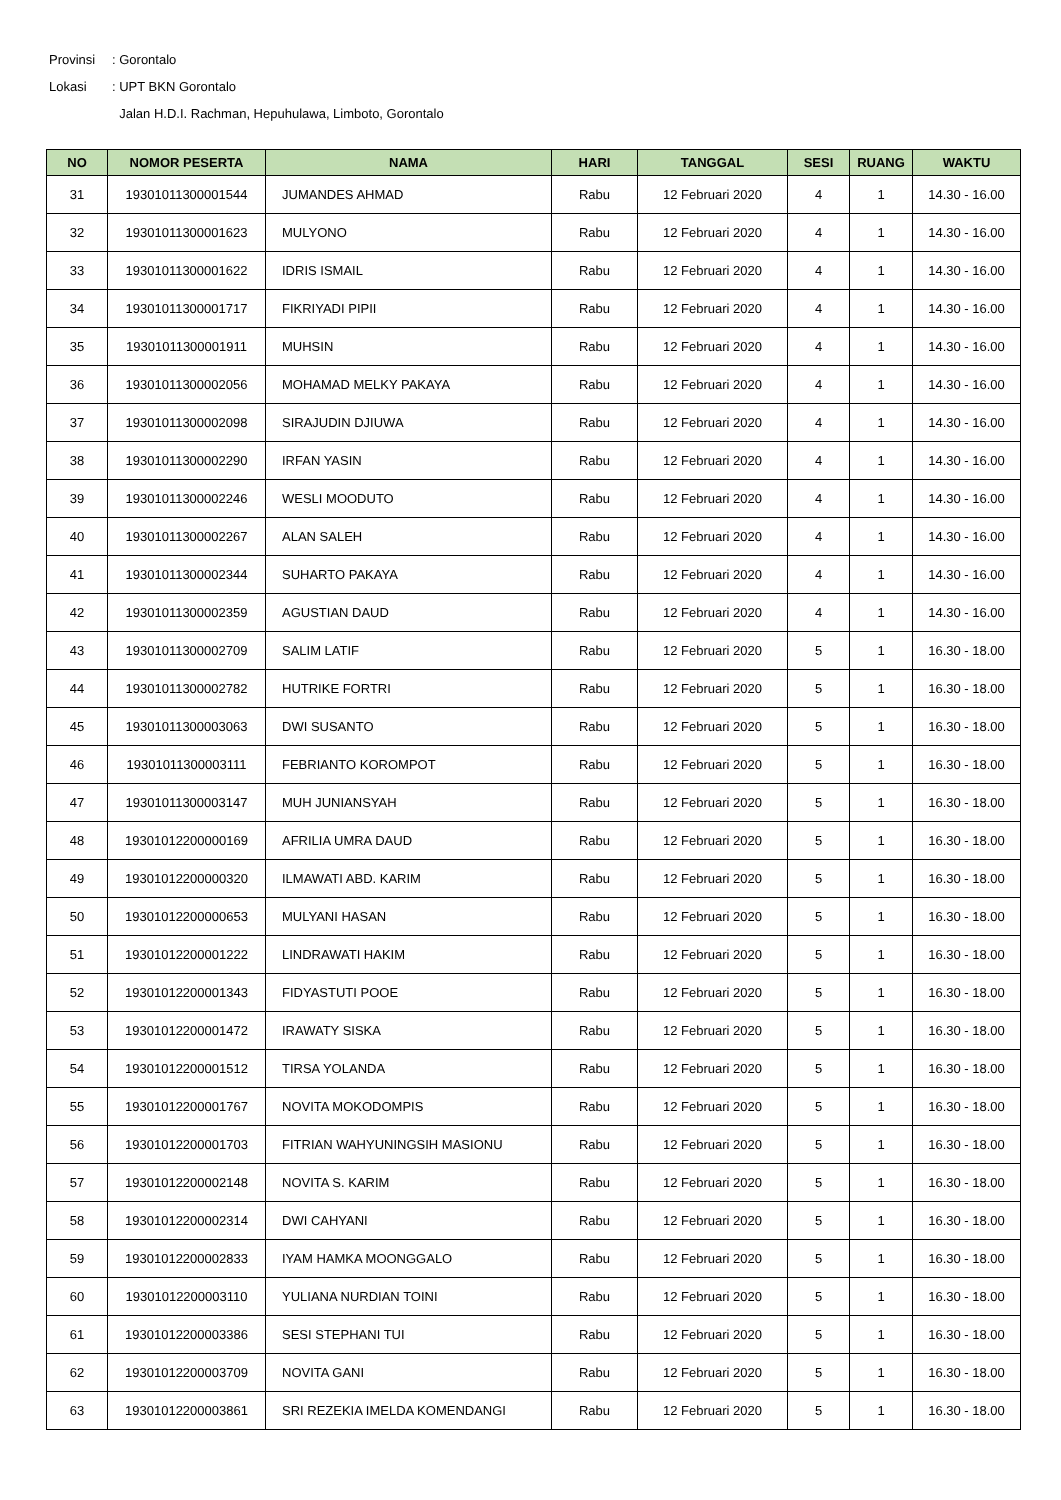Provinsi: Gorontalo
Lokasi: UPT BKN Gorontalo
Jalan H.D.I. Rachman, Hepuhulawa, Limboto, Gorontalo
| NO | NOMOR PESERTA | NAMA | HARI | TANGGAL | SESI | RUANG | WAKTU |
| --- | --- | --- | --- | --- | --- | --- | --- |
| 31 | 19301011300001544 | JUMANDES AHMAD | Rabu | 12 Februari 2020 | 4 | 1 | 14.30 - 16.00 |
| 32 | 19301011300001623 | MULYONO | Rabu | 12 Februari 2020 | 4 | 1 | 14.30 - 16.00 |
| 33 | 19301011300001622 | IDRIS ISMAIL | Rabu | 12 Februari 2020 | 4 | 1 | 14.30 - 16.00 |
| 34 | 19301011300001717 | FIKRIYADI PIPII | Rabu | 12 Februari 2020 | 4 | 1 | 14.30 - 16.00 |
| 35 | 19301011300001911 | MUHSIN | Rabu | 12 Februari 2020 | 4 | 1 | 14.30 - 16.00 |
| 36 | 19301011300002056 | MOHAMAD MELKY PAKAYA | Rabu | 12 Februari 2020 | 4 | 1 | 14.30 - 16.00 |
| 37 | 19301011300002098 | SIRAJUDIN DJIUWA | Rabu | 12 Februari 2020 | 4 | 1 | 14.30 - 16.00 |
| 38 | 19301011300002290 | IRFAN YASIN | Rabu | 12 Februari 2020 | 4 | 1 | 14.30 - 16.00 |
| 39 | 19301011300002246 | WESLI MOODUTO | Rabu | 12 Februari 2020 | 4 | 1 | 14.30 - 16.00 |
| 40 | 19301011300002267 | ALAN SALEH | Rabu | 12 Februari 2020 | 4 | 1 | 14.30 - 16.00 |
| 41 | 19301011300002344 | SUHARTO PAKAYA | Rabu | 12 Februari 2020 | 4 | 1 | 14.30 - 16.00 |
| 42 | 19301011300002359 | AGUSTIAN DAUD | Rabu | 12 Februari 2020 | 4 | 1 | 14.30 - 16.00 |
| 43 | 19301011300002709 | SALIM LATIF | Rabu | 12 Februari 2020 | 5 | 1 | 16.30 - 18.00 |
| 44 | 19301011300002782 | HUTRIKE FORTRI | Rabu | 12 Februari 2020 | 5 | 1 | 16.30 - 18.00 |
| 45 | 19301011300003063 | DWI SUSANTO | Rabu | 12 Februari 2020 | 5 | 1 | 16.30 - 18.00 |
| 46 | 19301011300003111 | FEBRIANTO KOROMPOT | Rabu | 12 Februari 2020 | 5 | 1 | 16.30 - 18.00 |
| 47 | 19301011300003147 | MUH JUNIANSYAH | Rabu | 12 Februari 2020 | 5 | 1 | 16.30 - 18.00 |
| 48 | 19301012200000169 | AFRILIA UMRA DAUD | Rabu | 12 Februari 2020 | 5 | 1 | 16.30 - 18.00 |
| 49 | 19301012200000320 | ILMAWATI ABD. KARIM | Rabu | 12 Februari 2020 | 5 | 1 | 16.30 - 18.00 |
| 50 | 19301012200000653 | MULYANI HASAN | Rabu | 12 Februari 2020 | 5 | 1 | 16.30 - 18.00 |
| 51 | 19301012200001222 | LINDRAWATI HAKIM | Rabu | 12 Februari 2020 | 5 | 1 | 16.30 - 18.00 |
| 52 | 19301012200001343 | FIDYASTUTI POOE | Rabu | 12 Februari 2020 | 5 | 1 | 16.30 - 18.00 |
| 53 | 19301012200001472 | IRAWATY SISKA | Rabu | 12 Februari 2020 | 5 | 1 | 16.30 - 18.00 |
| 54 | 19301012200001512 | TIRSA YOLANDA | Rabu | 12 Februari 2020 | 5 | 1 | 16.30 - 18.00 |
| 55 | 19301012200001767 | NOVITA MOKODOMPIS | Rabu | 12 Februari 2020 | 5 | 1 | 16.30 - 18.00 |
| 56 | 19301012200001703 | FITRIAN WAHYUNINGSIH MASIONU | Rabu | 12 Februari 2020 | 5 | 1 | 16.30 - 18.00 |
| 57 | 19301012200002148 | NOVITA S. KARIM | Rabu | 12 Februari 2020 | 5 | 1 | 16.30 - 18.00 |
| 58 | 19301012200002314 | DWI CAHYANI | Rabu | 12 Februari 2020 | 5 | 1 | 16.30 - 18.00 |
| 59 | 19301012200002833 | IYAM HAMKA MOONGGALO | Rabu | 12 Februari 2020 | 5 | 1 | 16.30 - 18.00 |
| 60 | 19301012200003110 | YULIANA NURDIAN TOINI | Rabu | 12 Februari 2020 | 5 | 1 | 16.30 - 18.00 |
| 61 | 19301012200003386 | SESI STEPHANI TUI | Rabu | 12 Februari 2020 | 5 | 1 | 16.30 - 18.00 |
| 62 | 19301012200003709 | NOVITA GANI | Rabu | 12 Februari 2020 | 5 | 1 | 16.30 - 18.00 |
| 63 | 19301012200003861 | SRI REZEKIA IMELDA KOMENDANGI | Rabu | 12 Februari 2020 | 5 | 1 | 16.30 - 18.00 |